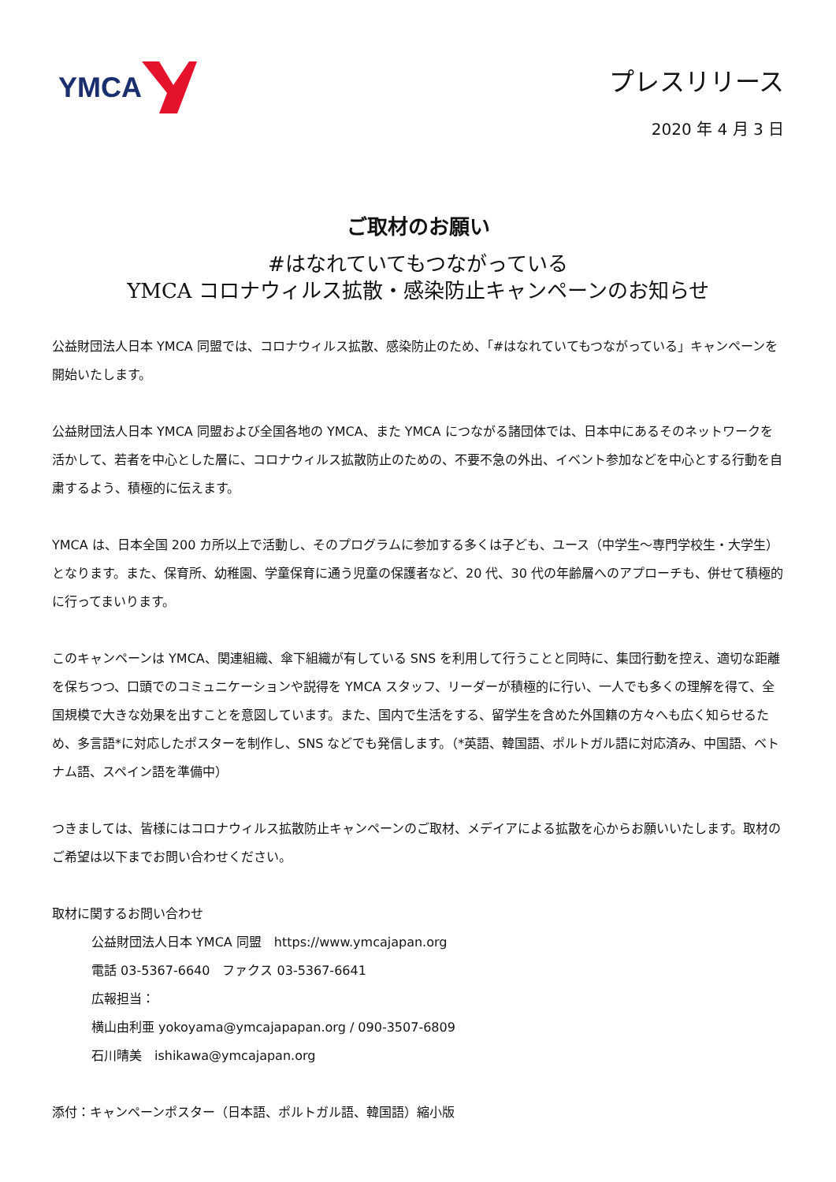YMCA プレスリリース
2020 年 4 月 3 日
ご取材のお願い
#はなれていてもつながっている
YMCA コロナウィルス拡散・感染防止キャンペーンのお知らせ
公益財団法人日本 YMCA 同盟では、コロナウィルス拡散、感染防止のため、「#はなれていてもつながっている」キャンペーンを開始いたします。
公益財団法人日本 YMCA 同盟および全国各地の YMCA、また YMCA につながる諸団体では、日本中にあるそのネットワークを活かして、若者を中心とした層に、コロナウィルス拡散防止のための、不要不急の外出、イベント参加などを中心とする行動を自粛するよう、積極的に伝えます。
YMCA は、日本全国 200 カ所以上で活動し、そのプログラムに参加する多くは子ども、ユース（中学生～専門学校生・大学生）となります。また、保育所、幼稚園、学童保育に通う児童の保護者など、20 代、30 代の年齢層へのアプローチも、併せて積極的に行ってまいります。
このキャンペーンは YMCA、関連組織、傘下組織が有している SNS を利用して行うことと同時に、集団行動を控え、適切な距離を保ちつつ、口頭でのコミュニケーションや説得を YMCA スタッフ、リーダーが積極的に行い、一人でも多くの理解を得て、全国規模で大きな効果を出すことを意図しています。また、国内で生活をする、留学生を含めた外国籍の方々へも広く知らせるため、多言語*に対応したポスターを制作し、SNS などでも発信します。（*英語、韓国語、ポルトガル語に対応済み、中国語、ベトナム語、スペイン語を準備中）
つきましては、皆様にはコロナウィルス拡散防止キャンペーンのご取材、メデイアによる拡散を心からお願いいたします。取材のご希望は以下までお問い合わせください。
取材に関するお問い合わせ
公益財団法人日本 YMCA 同盟　https://www.ymcajapan.org
電話 03-5367-6640　ファクス 03-5367-6641
広報担当：
横山由利亜 yokoyama@ymcajapapan.org / 090-3507-6809
石川晴美　ishikawa@ymcajapan.org
添付：キャンペーンポスター（日本語、ポルトガル語、韓国語）縮小版